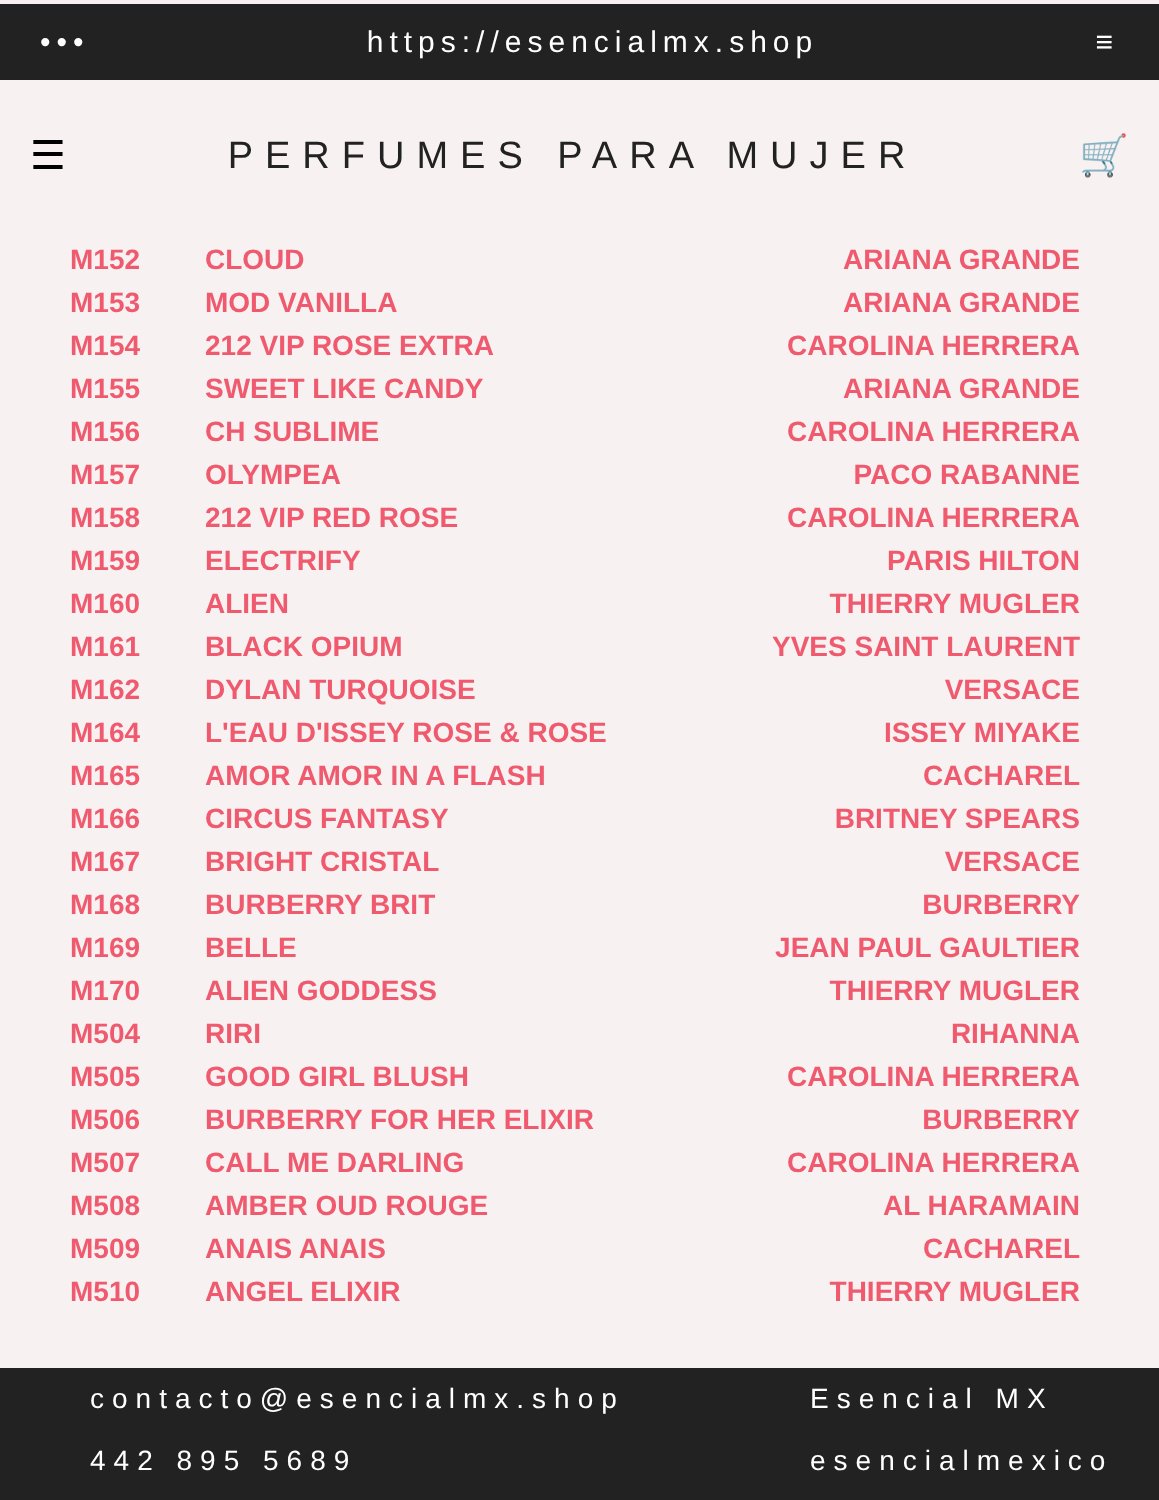••• https://esencialmx.shop ≡
☰ PERFUMES PARA MUJER 🛒
| M152 | CLOUD | ARIANA GRANDE |
| M153 | MOD VANILLA | ARIANA GRANDE |
| M154 | 212 VIP ROSE EXTRA | CAROLINA HERRERA |
| M155 | SWEET LIKE CANDY | ARIANA GRANDE |
| M156 | CH SUBLIME | CAROLINA HERRERA |
| M157 | OLYMPEA | PACO RABANNE |
| M158 | 212 VIP RED ROSE | CAROLINA HERRERA |
| M159 | ELECTRIFY | PARIS HILTON |
| M160 | ALIEN | THIERRY MUGLER |
| M161 | BLACK OPIUM | YVES SAINT LAURENT |
| M162 | DYLAN TURQUOISE | VERSACE |
| M164 | L'EAU D'ISSEY ROSE & ROSE | ISSEY MIYAKE |
| M165 | AMOR AMOR IN A FLASH | CACHAREL |
| M166 | CIRCUS FANTASY | BRITNEY SPEARS |
| M167 | BRIGHT CRISTAL | VERSACE |
| M168 | BURBERRY BRIT | BURBERRY |
| M169 | BELLE | JEAN PAUL GAULTIER |
| M170 | ALIEN GODDESS | THIERRY MUGLER |
| M504 | RIRI | RIHANNA |
| M505 | GOOD GIRL BLUSH | CAROLINA HERRERA |
| M506 | BURBERRY FOR HER ELIXIR | BURBERRY |
| M507 | CALL ME DARLING | CAROLINA HERRERA |
| M508 | AMBER OUD ROUGE | AL HARAMAIN |
| M509 | ANAIS ANAIS | CACHAREL |
| M510 | ANGEL ELIXIR | THIERRY MUGLER |
contacto@esencialmx.shop Esencial MX
442 895 5689 esencialmexico